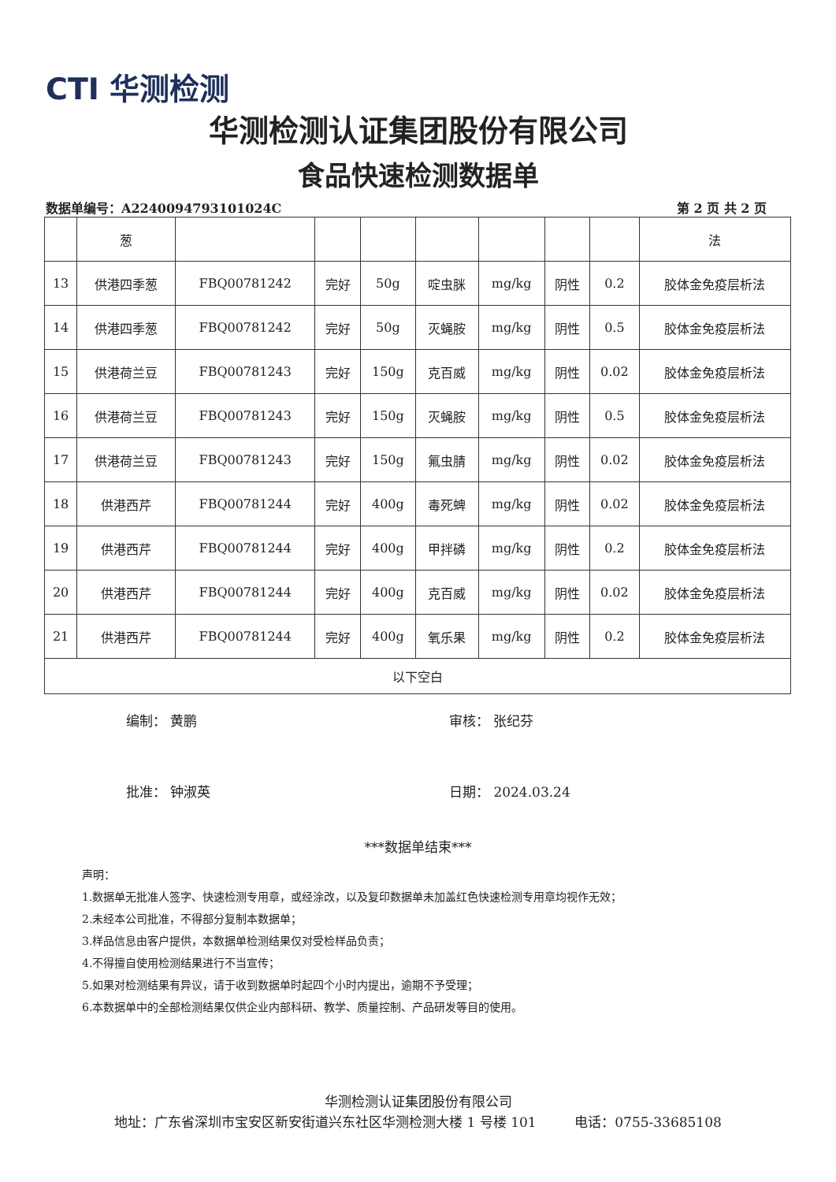CTI 华测检测
华测检测认证集团股份有限公司
食品快速检测数据单
数据单编号：A2240094793101024C 第 2 页 共 2 页
| | 葱 | | | | | | | | 法 |
| 13 | 供港四季葱 | FBQ00781242 | 完好 | 50g | 啶虫脒 | mg/kg | 阴性 | 0.2 | 胶体金免疫层析法 |
| 14 | 供港四季葱 | FBQ00781242 | 完好 | 50g | 灭蝇胺 | mg/kg | 阴性 | 0.5 | 胶体金免疫层析法 |
| 15 | 供港荷兰豆 | FBQ00781243 | 完好 | 150g | 克百威 | mg/kg | 阴性 | 0.02 | 胶体金免疫层析法 |
| 16 | 供港荷兰豆 | FBQ00781243 | 完好 | 150g | 灭蝇胺 | mg/kg | 阴性 | 0.5 | 胶体金免疫层析法 |
| 17 | 供港荷兰豆 | FBQ00781243 | 完好 | 150g | 氟虫腈 | mg/kg | 阴性 | 0.02 | 胶体金免疫层析法 |
| 18 | 供港西芹 | FBQ00781244 | 完好 | 400g | 毒死蜱 | mg/kg | 阴性 | 0.02 | 胶体金免疫层析法 |
| 19 | 供港西芹 | FBQ00781244 | 完好 | 400g | 甲拌磷 | mg/kg | 阴性 | 0.2 | 胶体金免疫层析法 |
| 20 | 供港西芹 | FBQ00781244 | 完好 | 400g | 克百威 | mg/kg | 阴性 | 0.02 | 胶体金免疫层析法 |
| 21 | 供港西芹 | FBQ00781244 | 完好 | 400g | 氧乐果 | mg/kg | 阴性 | 0.2 | 胶体金免疫层析法 |
| 以下空白 | | | | | | | | | |
编制： 黄鹏 审核： 张纪芬
批准： 钟淑英 日期： 2024.03.24
***数据单结束***
声明：
1.数据单无批准人签字、快速检测专用章，或经涂改，以及复印数据单未加盖红色快速检测专用章均视作无效；
2.未经本公司批准，不得部分复制本数据单；
3.样品信息由客户提供，本数据单检测结果仅对受检样品负责；
4.不得擅自使用检测结果进行不当宣传；
5.如果对检测结果有异议，请于收到数据单时起四个小时内提出，逾期不予受理；
6.本数据单中的全部检测结果仅供企业内部科研、教学、质量控制、产品研发等目的使用。
华测检测认证集团股份有限公司
地址：广东省深圳市宝安区新安街道兴东社区华测检测大楼 1 号楼 101 电话：0755-33685108